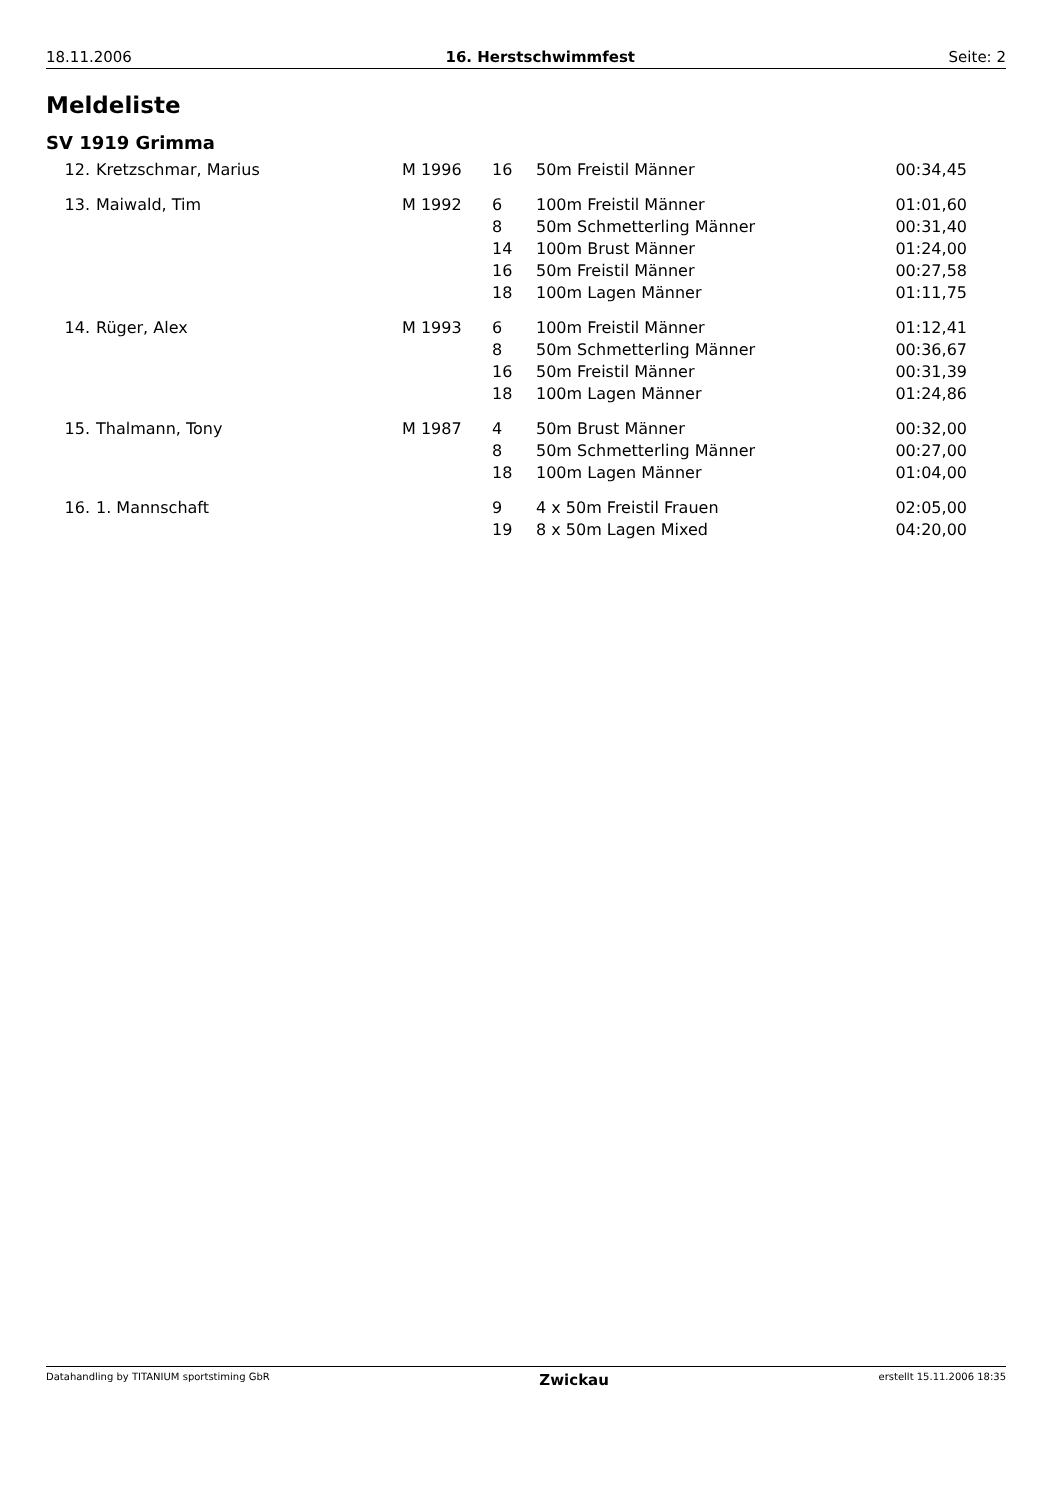18.11.2006 16. Herstschwimmfest Seite: 2
Meldeliste
SV 1919 Grimma
| 12. | Kretzschmar, Marius | M 1996 | 16 | 50m Freistil Männer | 00:34,45 |
| 13. | Maiwald, Tim | M 1992 | 6 | 100m Freistil Männer | 01:01,60 |
| | | | 8 | 50m Schmetterling Männer | 00:31,40 |
| | | | 14 | 100m Brust Männer | 01:24,00 |
| | | | 16 | 50m Freistil Männer | 00:27,58 |
| | | | 18 | 100m Lagen Männer | 01:11,75 |
| 14. | Rüger, Alex | M 1993 | 6 | 100m Freistil Männer | 01:12,41 |
| | | | 8 | 50m Schmetterling Männer | 00:36,67 |
| | | | 16 | 50m Freistil Männer | 00:31,39 |
| | | | 18 | 100m Lagen Männer | 01:24,86 |
| 15. | Thalmann, Tony | M 1987 | 4 | 50m Brust Männer | 00:32,00 |
| | | | 8 | 50m Schmetterling Männer | 00:27,00 |
| | | | 18 | 100m Lagen Männer | 01:04,00 |
| 16. | 1. Mannschaft | | 9 | 4 x 50m Freistil Frauen | 02:05,00 |
| | | | 19 | 8 x 50m Lagen Mixed | 04:20,00 |
Datahandling by TITANIUM sportstiming GbR Zwickau erstellt 15.11.2006 18:35